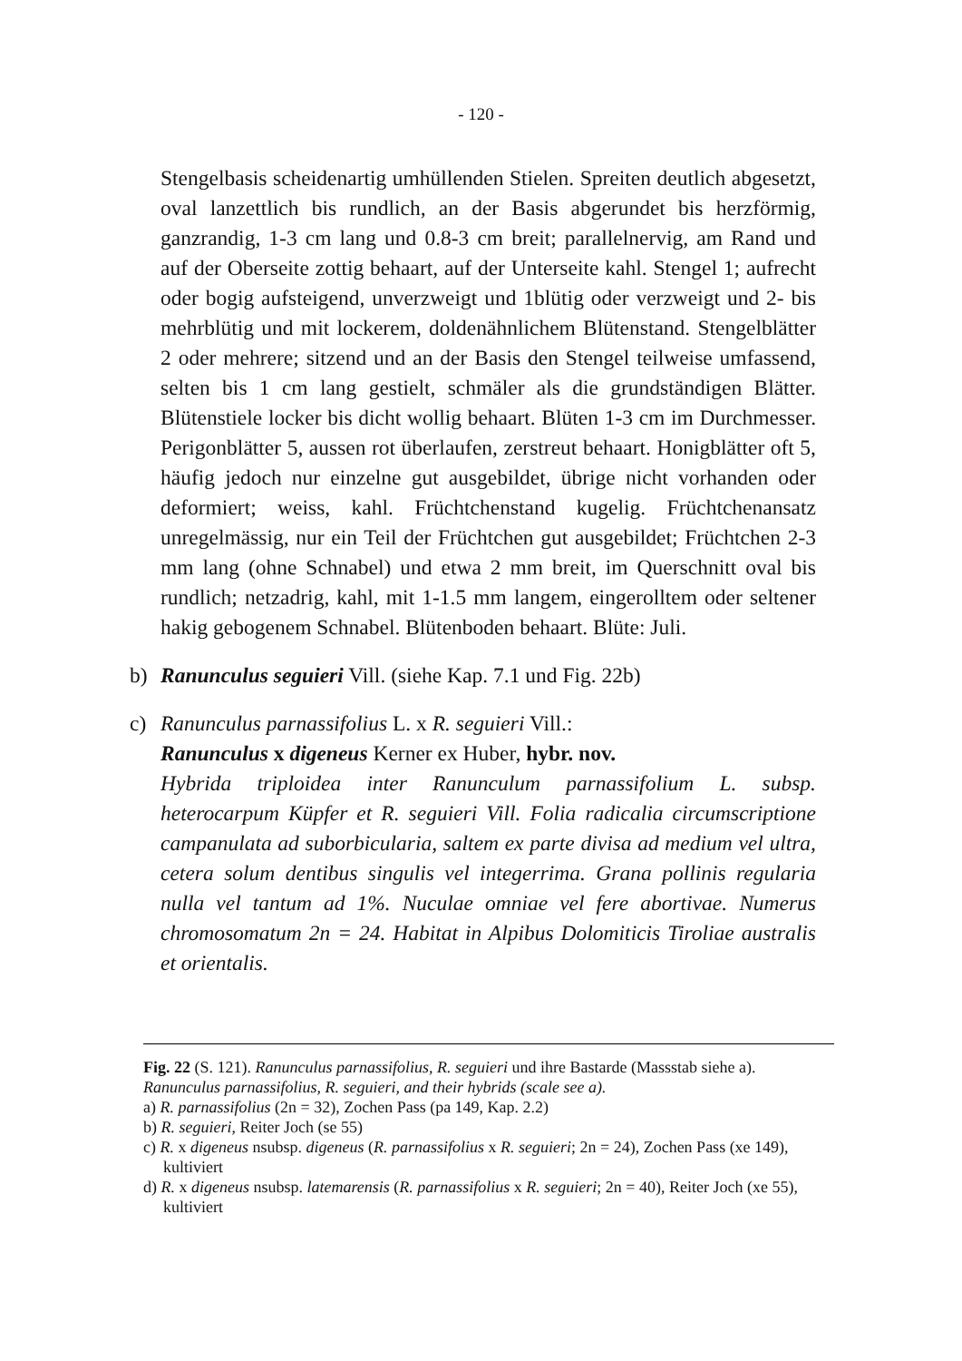- 120 -
Stengelbasis scheidenartig umhüllenden Stielen. Spreiten deutlich abgesetzt, oval lanzettlich bis rundlich, an der Basis abgerundet bis herzförmig, ganzrandig, 1-3 cm lang und 0.8-3 cm breit; parallelnervig, am Rand und auf der Oberseite zottig behaart, auf der Unterseite kahl. Stengel 1; aufrecht oder bogig aufsteigend, unverzweigt und 1blütig oder verzweigt und 2- bis mehrblütig und mit lockerem, doldenähnlichem Blütenstand. Stengelblätter 2 oder mehrere; sitzend und an der Basis den Stengel teilweise umfassend, selten bis 1 cm lang gestielt, schmäler als die grundständigen Blätter. Blütenstiele locker bis dicht wollig behaart. Blüten 1-3 cm im Durchmesser. Perigonblätter 5, aussen rot überlaufen, zerstreut behaart. Honigblätter oft 5, häufig jedoch nur einzelne gut ausgebildet, übrige nicht vorhanden oder deformiert; weiss, kahl. Früchtchenstand kugelig. Früchtchenansatz unregelmässig, nur ein Teil der Früchtchen gut ausgebildet; Früchtchen 2-3 mm lang (ohne Schnabel) und etwa 2 mm breit, im Querschnitt oval bis rundlich; netzadrig, kahl, mit 1-1.5 mm langem, eingerolltem oder seltener hakig gebogenem Schnabel. Blütenboden behaart. Blüte: Juli.
b) Ranunculus seguieri Vill. (siehe Kap. 7.1 und Fig. 22b)
c) Ranunculus parnassifolius L. x R. seguieri Vill.:
Ranunculus x digeneus Kerner ex Huber, hybr. nov.
Hybrida triploidea inter Ranunculum parnassifolium L. subsp. heterocarpum Küpfer et R. seguieri Vill. Folia radicalia circumscriptione campanulata ad suborbicularia, saltem ex parte divisa ad medium vel ultra, cetera solum dentibus singulis vel integerrima. Grana pollinis regularia nulla vel tantum ad 1%. Nuculae omniae vel fere abortivae. Numerus chromosomatum 2n = 24. Habitat in Alpibus Dolomiticis Tiroliae australis et orientalis.
Fig. 22 (S. 121). Ranunculus parnassifolius, R. seguieri und ihre Bastarde (Massstab siehe a).
Ranunculus parnassifolius, R. seguieri, and their hybrids (scale see a).
a) R. parnassifolius (2n = 32), Zochen Pass (pa 149, Kap. 2.2)
b) R. seguieri, Reiter Joch (se 55)
c) R. x digeneus nsubsp. digeneus (R. parnassifolius x R. seguieri; 2n = 24), Zochen Pass (xe 149), kultiviert
d) R. x digeneus nsubsp. latemarensis (R. parnassifolius x R. seguieri; 2n = 40), Reiter Joch (xe 55), kultiviert